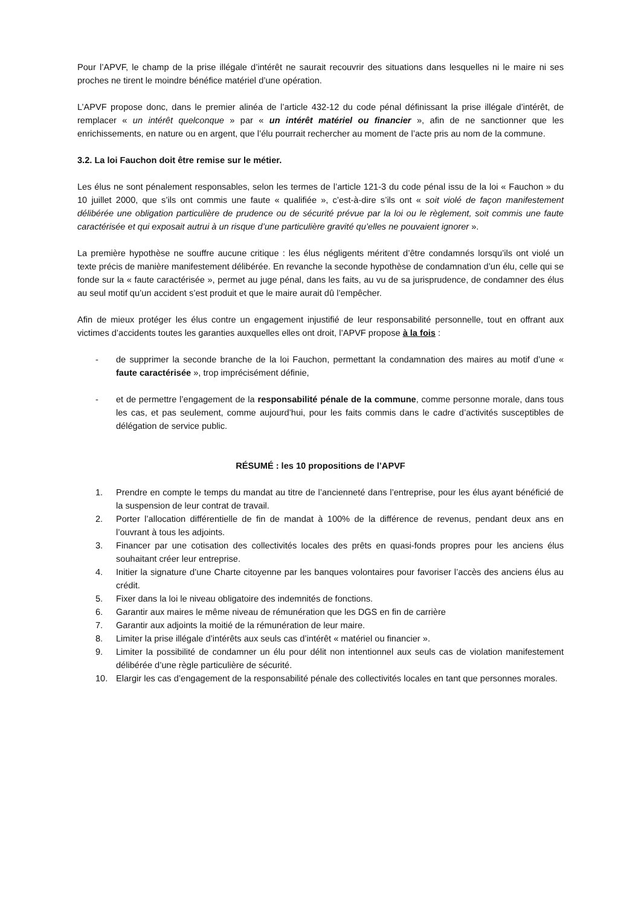Pour l’APVF, le champ de la prise illégale d’intérêt ne saurait recouvrir des situations dans lesquelles ni le maire ni ses proches ne tirent le moindre bénéfice matériel d’une opération.
L’APVF propose donc, dans le premier alinéa de l’article 432-12 du code pénal définissant la prise illégale d’intérêt, de remplacer « un intérêt quelconque » par « un intérêt matériel ou financier », afin de ne sanctionner que les enrichissements, en nature ou en argent, que l’élu pourrait rechercher au moment de l’acte pris au nom de la commune.
3.2. La loi Fauchon doit être remise sur le métier.
Les élus ne sont pénalement responsables, selon les termes de l’article 121-3 du code pénal issu de la loi « Fauchon » du 10 juillet 2000, que s’ils ont commis une faute « qualifiée », c’est-à-dire s’ils ont « soit violé de façon manifestement délibérée une obligation particulière de prudence ou de sécurité prévue par la loi ou le règlement, soit commis une faute caractérisée et qui exposait autrui à un risque d’une particulière gravité qu’elles ne pouvaient ignorer ».
La première hypothèse ne souffre aucune critique : les élus négligents méritent d’être condamnés lorsqu’ils ont violé un texte précis de manière manifestement délibérée. En revanche la seconde hypothèse de condamnation d’un élu, celle qui se fonde sur la « faute caractérisée », permet au juge pénal, dans les faits, au vu de sa jurisprudence, de condamner des élus au seul motif qu’un accident s’est produit et que le maire aurait dû l’empêcher.
Afin de mieux protéger les élus contre un engagement injustifié de leur responsabilité personnelle, tout en offrant aux victimes d’accidents toutes les garanties auxquelles elles ont droit, l’APVF propose à la fois :
- de supprimer la seconde branche de la loi Fauchon, permettant la condamnation des maires au motif d’une « faute caractérisée », trop imprécisément définie,
- et de permettre l’engagement de la responsabilité pénale de la commune, comme personne morale, dans tous les cas, et pas seulement, comme aujourd’hui, pour les faits commis dans le cadre d’activités susceptibles de délégation de service public.
RÉSUMÉ : les 10 propositions de l’APVF
1. Prendre en compte le temps du mandat au titre de l’ancienneté dans l’entreprise, pour les élus ayant bénéficié de la suspension de leur contrat de travail.
2. Porter l’allocation différentielle de fin de mandat à 100% de la différence de revenus, pendant deux ans en l’ouvrant à tous les adjoints.
3. Financer par une cotisation des collectivités locales des prêts en quasi-fonds propres pour les anciens élus souhaitant créer leur entreprise.
4. Initier la signature d’une Charte citoyenne par les banques volontaires pour favoriser l’accès des anciens élus au crédit.
5. Fixer dans la loi le niveau obligatoire des indemnités de fonctions.
6. Garantir aux maires le même niveau de rémunération que les DGS en fin de carrière
7. Garantir aux adjoints la moitié de la rémunération de leur maire.
8. Limiter la prise illégale d’intérêts aux seuls cas d’intérêt « matériel ou financier ».
9. Limiter la possibilité de condamner un élu pour délit non intentionnel aux seuls cas de violation manifestement délibérée d’une règle particulière de sécurité.
10. Elargir les cas d’engagement de la responsabilité pénale des collectivités locales en tant que personnes morales.